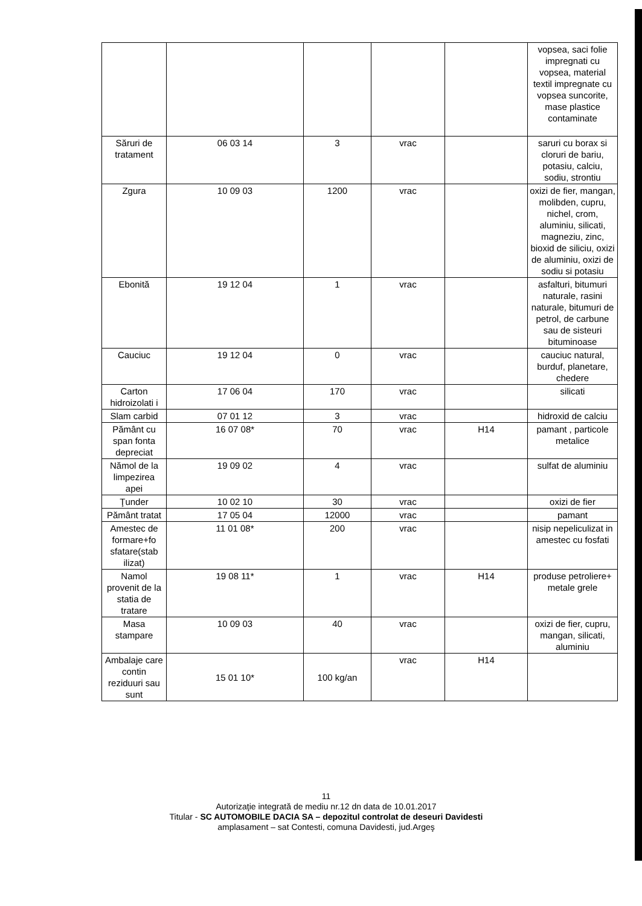| | | | | | vopsea, saci folie impregnati cu vopsea, material textil impregnate cu vopsea suncorite, mase plastice contaminate |
| Săruri de tratament | 06 03 14 | 3 | vrac | | saruri cu borax si cloruri de bariu, potasiu, calciu, sodiu, strontiu |
| Zgura | 10 09 03 | 1200 | vrac | | oxizi de fier, mangan, molibden, cupru, nichel, crom, aluminiu, silicati, magneziu, zinc, bioxid de siliciu, oxizi de aluminiu, oxizi de sodiu si potasiu |
| Ebonită | 19 12 04 | 1 | vrac | | asfalturi, bitumuri naturale, rasini naturale, bitumuri de petrol, de carbune sau de sisteuri bituminoase |
| Cauciuc | 19 12 04 | 0 | vrac | | cauciuc natural, burduf, planetare, chedere |
| Carton hidroizolati i | 17 06 04 | 170 | vrac | | silicati |
| Slam carbid | 07 01 12 | 3 | vrac | | hidroxid de calciu |
| Pământ cu span fonta depreciat | 16 07 08* | 70 | vrac | H14 | pamant , particole metalice |
| Nămol de la limpezirea apei | 19 09 02 | 4 | vrac | | sulfat de aluminiu |
| Ţunder | 10 02 10 | 30 | vrac | | oxizi de fier |
| Pământ tratat | 17 05 04 | 12000 | vrac | | pamant |
| Amestec de formare+fo sfatare(stab ilizat) | 11 01 08* | 200 | vrac | | nisip nepeliculizat in amestec cu fosfati |
| Namol provenit de la statia de tratare | 19 08 11* | 1 | vrac | H14 | produse petroliere+ metale grele |
| Masa stampare | 10 09 03 | 40 | vrac | | oxizi de fier, cupru, mangan, silicati, aluminiu |
| Ambalaje care contin reziduuri sau sunt | 15 01 10* | 100 kg/an | vrac | H14 | |
11
Autorizaţie integrată de mediu nr.12 dn data de 10.01.2017
Titular - SC AUTOMOBILE DACIA SA – depozitul controlat de deseuri Davidesti
amplasament – sat Contesti, comuna Davidesti, jud.Argeş